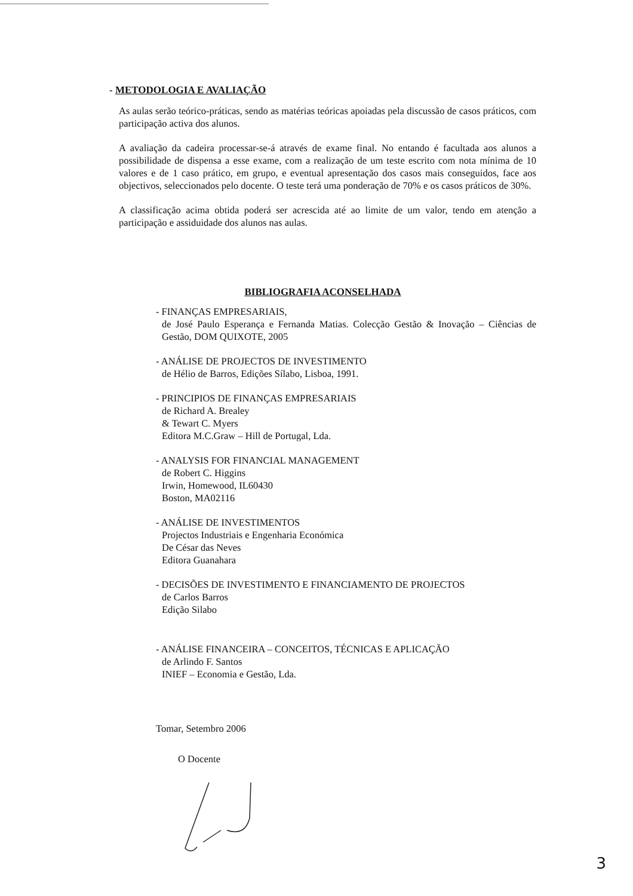- METODOLOGIA E AVALIAÇÃO
As aulas serão teórico-práticas, sendo as matérias teóricas apoiadas pela discussão de casos práticos, com participação activa dos alunos.
A avaliação da cadeira processar-se-á através de exame final. No entando é facultada aos alunos a possibilidade de dispensa a esse exame, com a realização de um teste escrito com nota mínima de 10 valores e de 1 caso prático, em grupo, e eventual apresentação dos casos mais conseguidos, face aos objectivos, seleccionados pelo docente. O teste terá uma ponderação de 70% e os casos práticos de 30%.
A classificação acima obtida poderá ser acrescida até ao limite de um valor, tendo em atenção a participação e assiduidade dos alunos nas aulas.
BIBLIOGRAFIA ACONSELHADA
- FINANÇAS EMPRESARIAIS,
de José Paulo Esperança e Fernanda Matias. Colecção Gestão & Inovação – Ciências de Gestão, DOM QUIXOTE, 2005
- ANÁLISE DE PROJECTOS DE INVESTIMENTO
de Hélio de Barros, Edições Sílabo, Lisboa, 1991.
- PRINCIPIOS DE FINANÇAS EMPRESARIAIS
de Richard A. Brealey
& Tewart C. Myers
Editora M.C.Graw – Hill de Portugal, Lda.
- ANALYSIS FOR FINANCIAL MANAGEMENT
de Robert C. Higgins
Irwin, Homewood, IL60430
Boston, MA02116
- ANÁLISE DE INVESTIMENTOS
Projectos Industriais e Engenharia Económica
De César das Neves
Editora Guanahara
- DECISÕES DE INVESTIMENTO E FINANCIAMENTO DE PROJECTOS
de Carlos Barros
Edição Silabo
- ANÁLISE FINANCEIRA – CONCEITOS, TÉCNICAS E APLICAÇÃO
de Arlindo F. Santos
INIEF – Economia e Gestão, Lda.
Tomar, Setembro 2006
O Docente
3